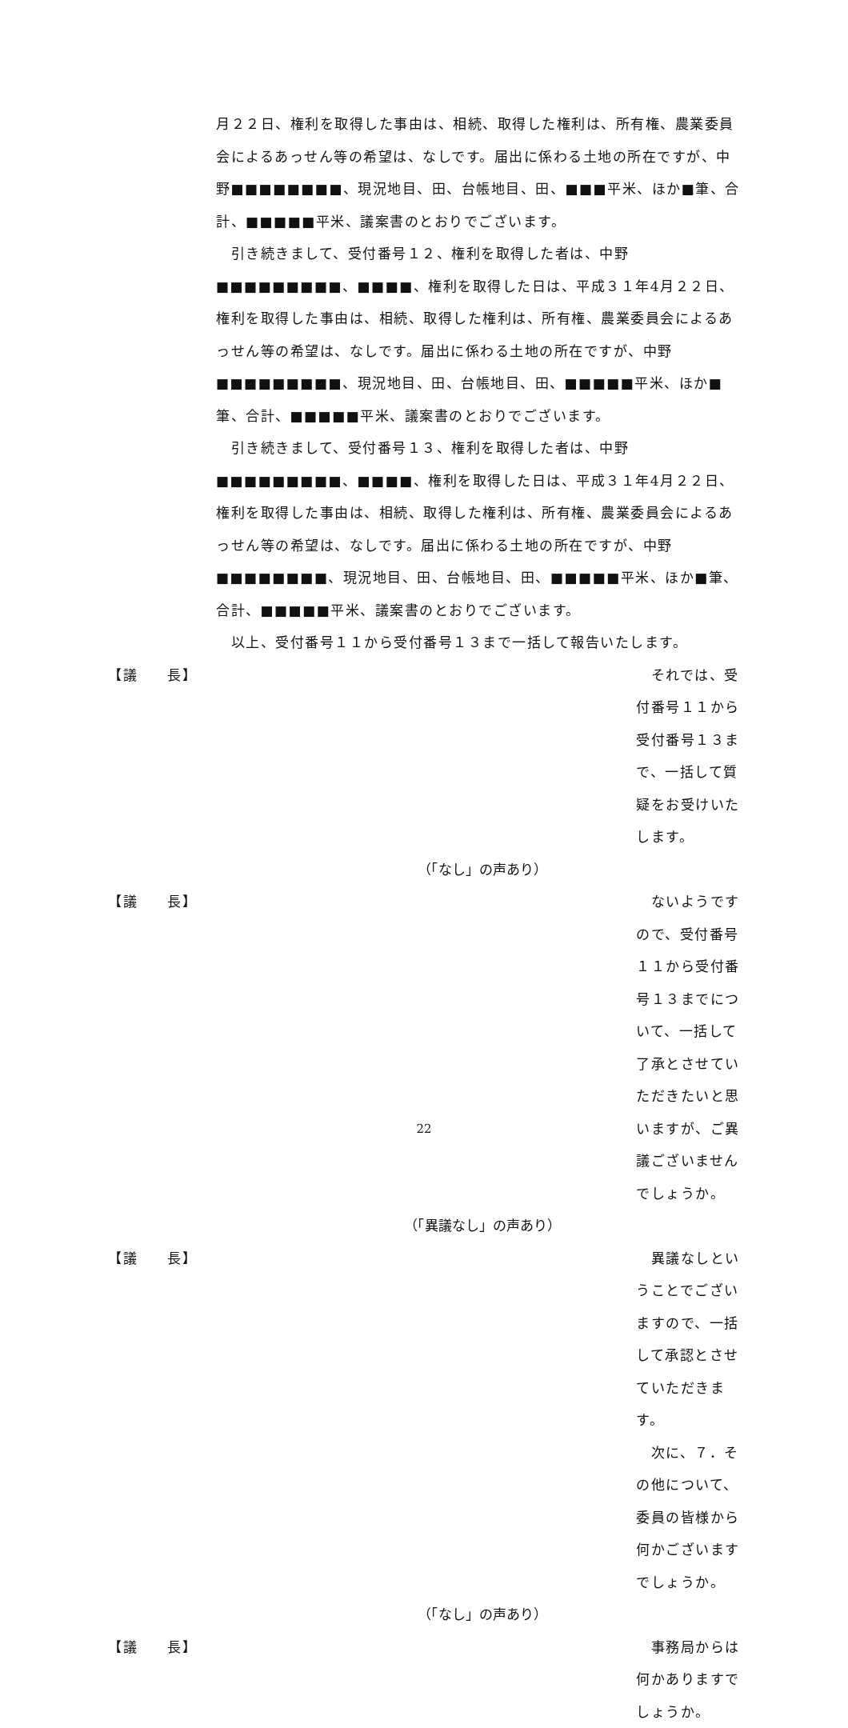月２２日、権利を取得した事由は、相続、取得した権利は、所有権、農業委員会によるあっせん等の希望は、なしです。届出に係わる土地の所在ですが、中野■■■■■■■■、現況地目、田、台帳地目、田、■■■平米、ほか■筆、合計、■■■■■平米、議案書のとおりでございます。
　引き続きまして、受付番号１２、権利を取得した者は、中野■■■■■■■■■、■■■■、権利を取得した日は、平成３１年4月２２日、権利を取得した事由は、相続、取得した権利は、所有権、農業委員会によるあっせん等の希望は、なしです。届出に係わる土地の所在ですが、中野■■■■■■■■■、現況地目、田、台帳地目、田、■■■■■平米、ほか■筆、合計、■■■■■平米、議案書のとおりでございます。
　引き続きまして、受付番号１３、権利を取得した者は、中野■■■■■■■■■、■■■■、権利を取得した日は、平成３１年4月２２日、権利を取得した事由は、相続、取得した権利は、所有権、農業委員会によるあっせん等の希望は、なしです。届出に係わる土地の所在ですが、中野■■■■■■■■、現況地目、田、台帳地目、田、■■■■■平米、ほか■筆、合計、■■■■■平米、議案書のとおりでございます。
　以上、受付番号１１から受付番号１３まで一括して報告いたします。
【議　　長】 　それでは、受付番号１１から受付番号１３まで、一括して質疑をお受けいたします。
（「なし」の声あり）
【議　　長】 　ないようですので、受付番号１１から受付番号１３までについて、一括して了承とさせていただきたいと思いますが、ご異議ございませんでしょうか。
（「異議なし」の声あり）
【議　　長】 　異議なしということでございますので、一括して承認とさせていただきます。
　次に、７．その他について、委員の皆様から何かございますでしょうか。
（「なし」の声あり）
【議　　長】 　事務局からは何かありますでしょうか。
22